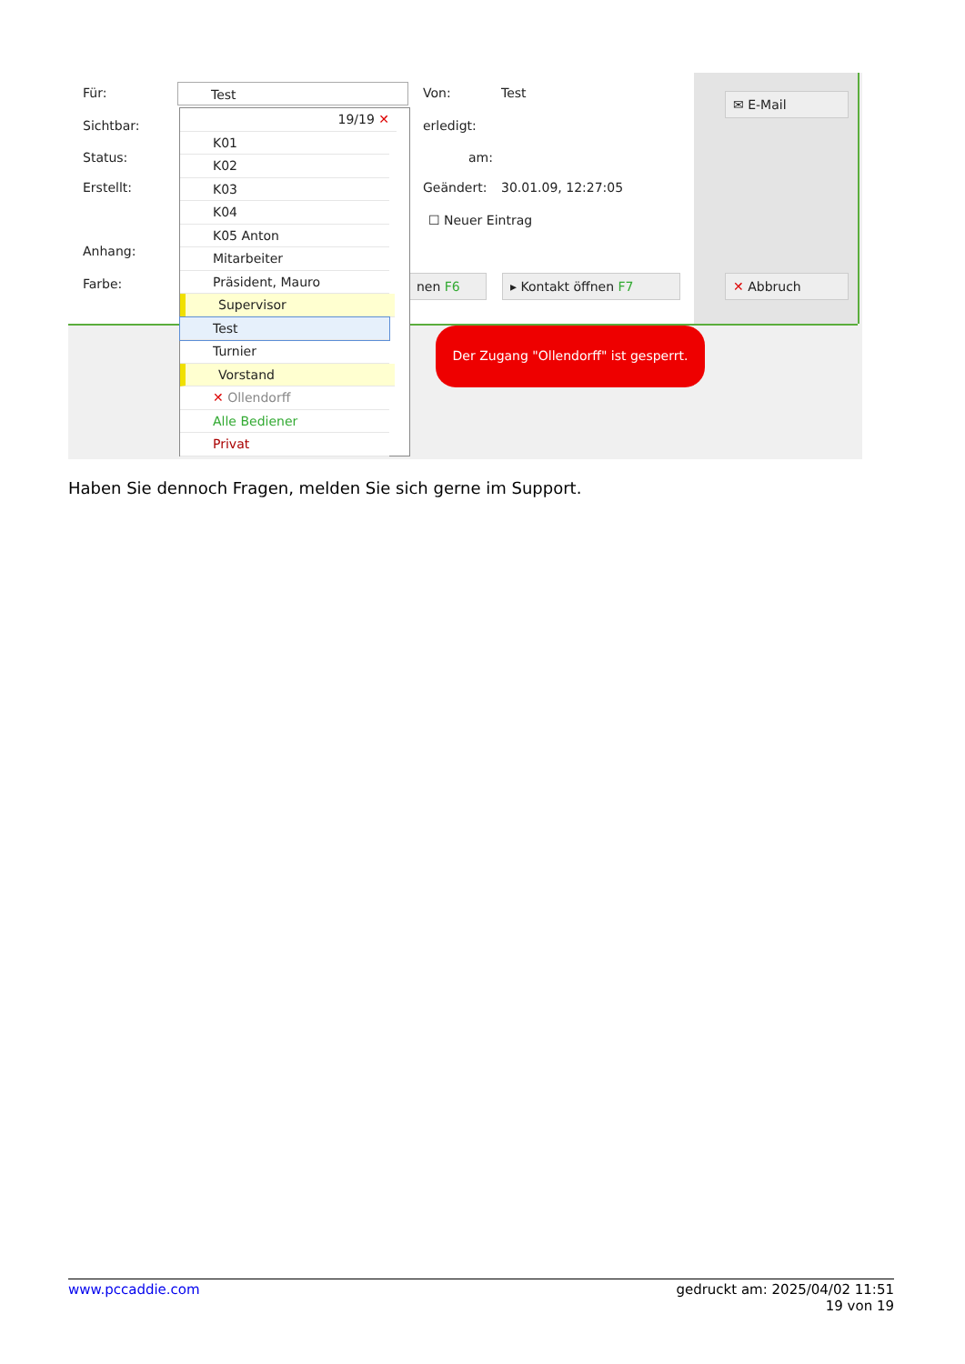Für:
Sichtbar:
Status:
Erstellt:
Anhang:
Farbe:
Test Von: Test
erledigt:
am:
Geändert: 30.01.09, 12:27:05
☐ Neuer Eintrag
nen F6 ▸ Kontakt öffnen F7
✉ E-Mail
✕ Abbruch
19/19 ✕
K01
K02
K03
K04
K05 Anton
Mitarbeiter
Präsident, Mauro
Supervisor
Test
Turnier
Vorstand
✕ Ollendorff
Alle Bediener
Privat
Der Zugang "Ollendorff" ist gesperrt.
Haben Sie dennoch Fragen, melden Sie sich gerne im Support.
www.pccaddie.com gedruckt am: 2025/04/02 11:51
19 von 19